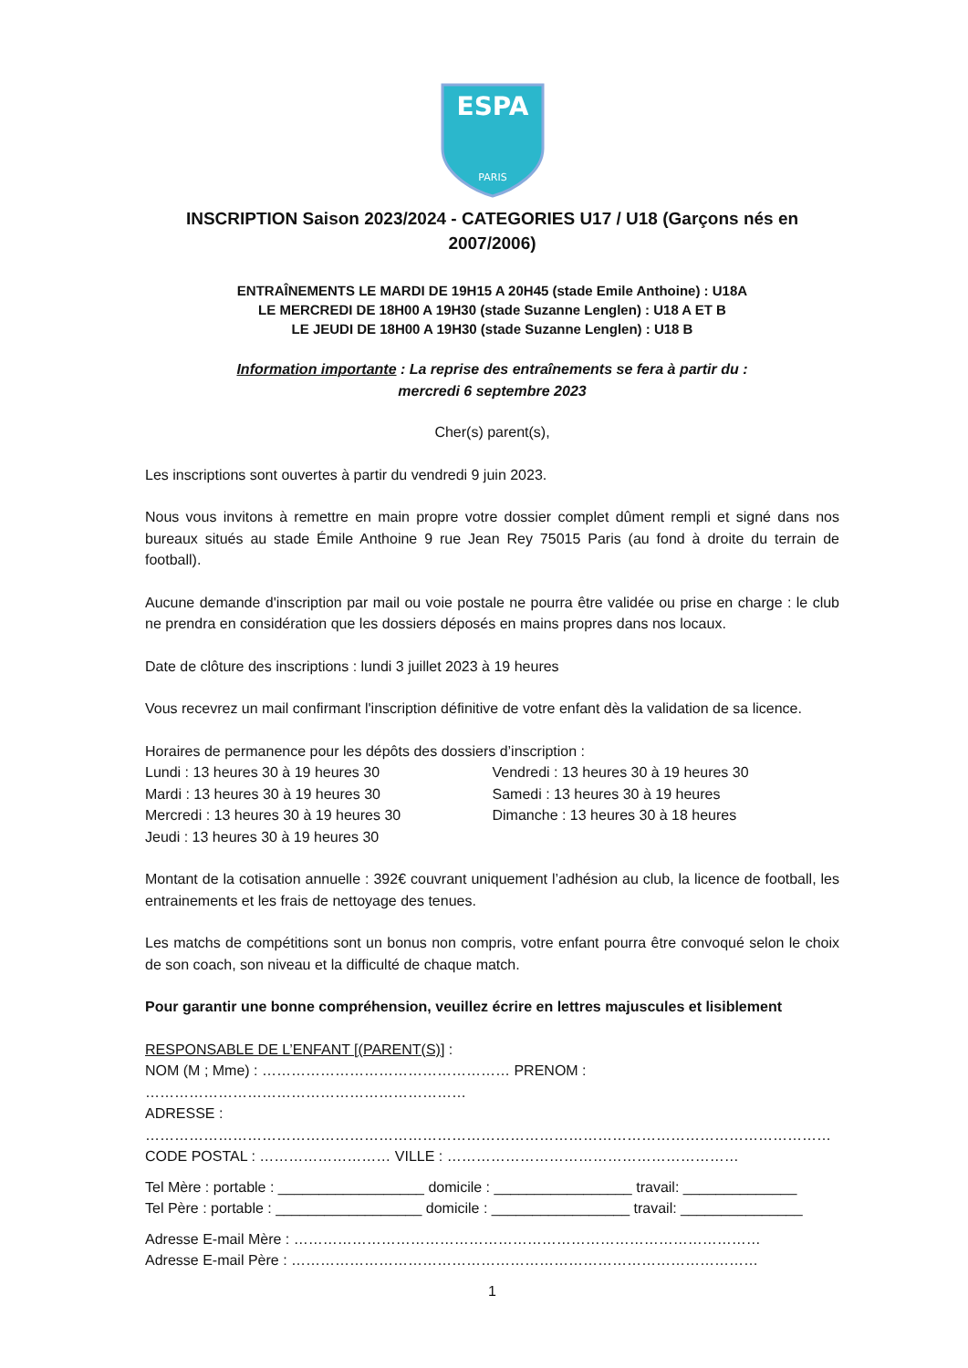ESPA
PARIS
INSCRIPTION Saison 2023/2024 - CATEGORIES U17 / U18 (Garçons nés en 2007/2006)
ENTRAÎNEMENTS LE MARDI DE 19H15 A 20H45 (stade Emile Anthoine) : U18A
LE MERCREDI DE 18H00 A 19H30 (stade Suzanne Lenglen) : U18 A ET B
LE JEUDI DE 18H00 A 19H30 (stade Suzanne Lenglen) : U18 B
Information importante : La reprise des entraînements se fera à partir du :
mercredi 6 septembre 2023
Cher(s) parent(s),
Les inscriptions sont ouvertes à partir du vendredi 9 juin 2023.
Nous vous invitons à remettre en main propre votre dossier complet dûment rempli et signé dans nos bureaux situés au stade Émile Anthoine 9 rue Jean Rey 75015 Paris (au fond à droite du terrain de football).
Aucune demande d'inscription par mail ou voie postale ne pourra être validée ou prise en charge : le club ne prendra en considération que les dossiers déposés en mains propres dans nos locaux.
Date de clôture des inscriptions : lundi 3 juillet 2023 à 19 heures
Vous recevrez un mail confirmant l'inscription définitive de votre enfant dès la validation de sa licence.
Horaires de permanence pour les dépôts des dossiers d’inscription :
Lundi : 13 heures 30 à 19 heures 30
Mardi : 13 heures 30 à 19 heures 30
Mercredi : 13 heures 30 à 19 heures 30
Jeudi : 13 heures 30 à 19 heures 30
Vendredi : 13 heures 30 à 19 heures 30
Samedi : 13 heures 30 à 19 heures
Dimanche : 13 heures 30 à 18 heures
Montant de la cotisation annuelle : 392€ couvrant uniquement l’adhésion au club, la licence de football, les entrainements et les frais de nettoyage des tenues.
Les matchs de compétitions sont un bonus non compris, votre enfant pourra être convoqué selon le choix de son coach, son niveau et la difficulté de chaque match.
Pour garantir une bonne compréhension, veuillez écrire en lettres majuscules et lisiblement
RESPONSABLE DE L’ENFANT [(PARENT(S)] :
NOM (M ; Mme) : …………………………………………… PRENOM : …………………………………………………………
ADRESSE : ……………………………………………………………………………………………………………………………
CODE POSTAL : ……………………… VILLE : ……………………………………………………
Tel Mère : portable : __________________ domicile : _________________ travail: ______________
Tel Père : portable : __________________ domicile : _________________ travail: _______________
Adresse E-mail Mère : ……………………………………………………………………………………
Adresse E-mail Père : ……………………………………………………………………………………
1